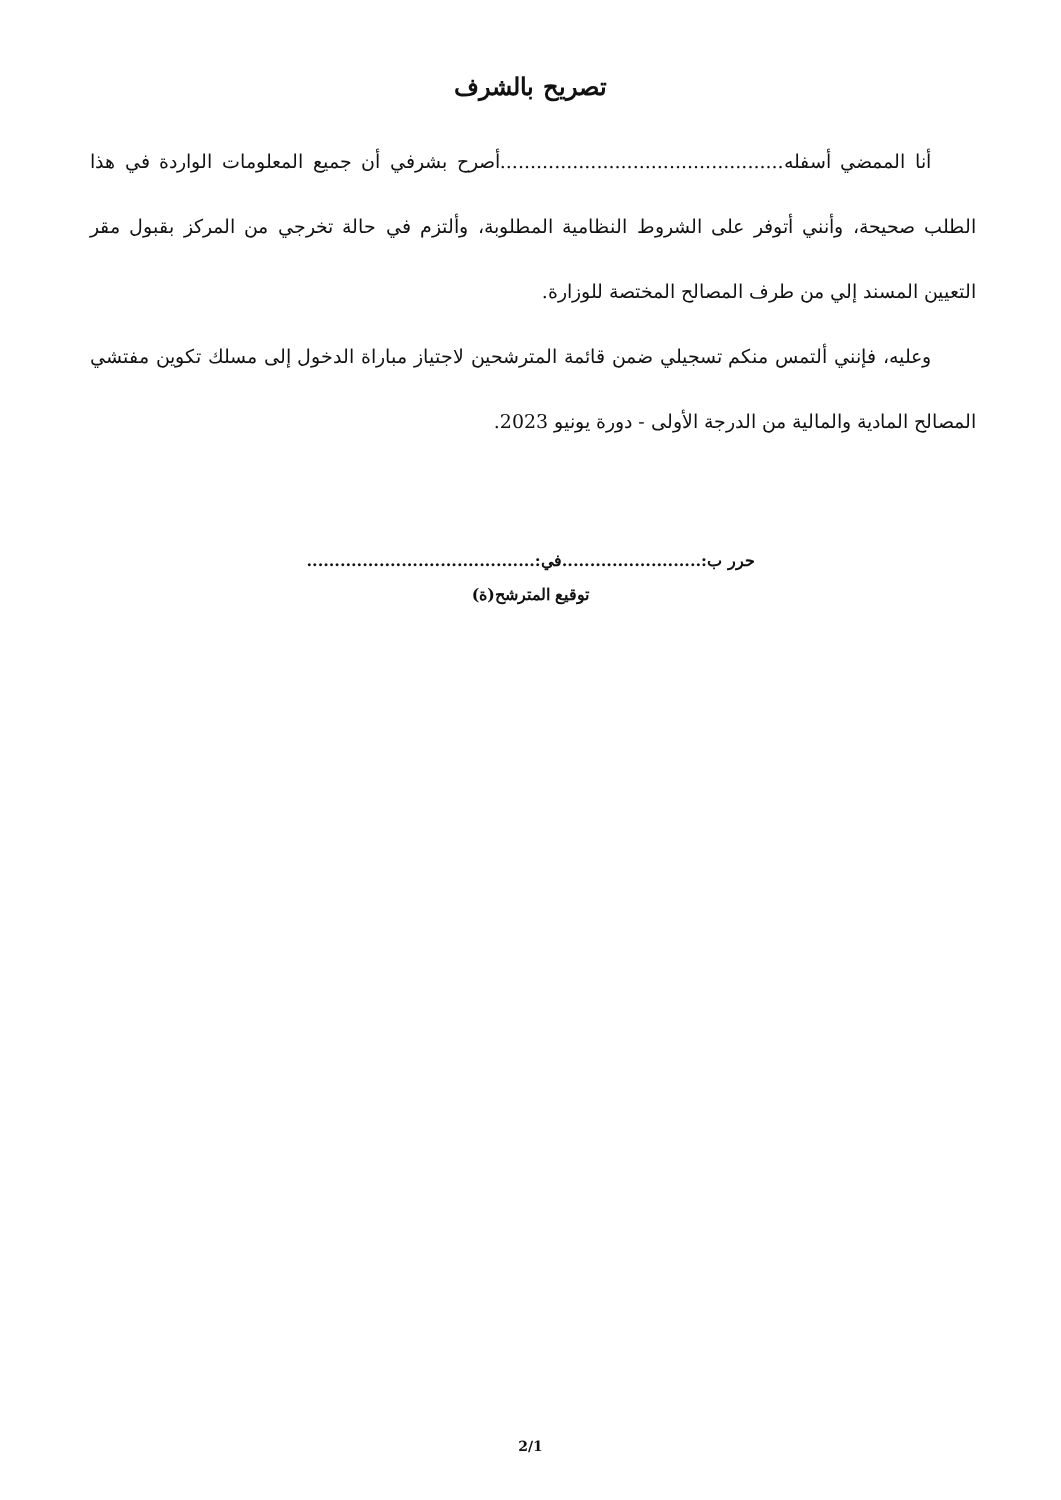تصريح بالشرف
أنا الممضي أسفله...............................................أصرح بشرفي أن جميع المعلومات الواردة في هذا الطلب صحيحة، وأنني أتوفر على الشروط النظامية المطلوبة، وألتزم في حالة تخرجي من المركز بقبول مقر التعيين المسند إلي من طرف المصالح المختصة للوزارة.
وعليه، فإنني ألتمس منكم تسجيلي ضمن قائمة المترشحين لاجتياز مباراة الدخول إلى مسلك تكوين مفتشي المصالح المادية والمالية من الدرجة الأولى - دورة يونيو 2023.
حرر ب:.........................في:.........................................
توقيع المترشح(ة)
2/1